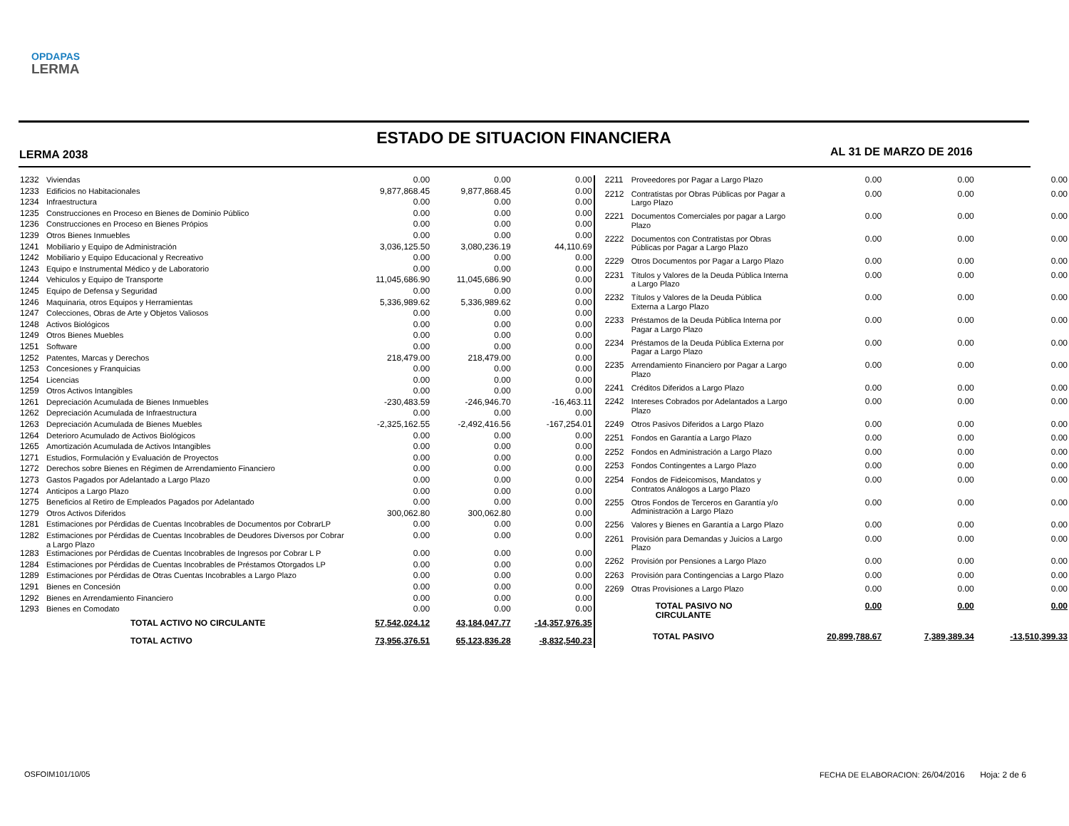OPDAPAS
LERMA
ESTADO DE SITUACION FINANCIERA
LERMA 2038 AL 31 DE MARZO DE 2016
| 1232 | Viviendas | 0.00 | 0.00 | 0.00 |
| 1233 | Edificios no Habitacionales | 9,877,868.45 | 9,877,868.45 | 0.00 |
| 1234 | Infraestructura | 0.00 | 0.00 | 0.00 |
| 1235 | Construcciones en Proceso en Bienes de Dominio Público | 0.00 | 0.00 | 0.00 |
| 1236 | Construcciones en Proceso en Bienes Própios | 0.00 | 0.00 | 0.00 |
| 1239 | Otros Bienes Inmuebles | 0.00 | 0.00 | 0.00 |
| 1241 | Mobiliario y Equipo de Administración | 3,036,125.50 | 3,080,236.19 | 44,110.69 |
| 1242 | Mobiliario y Equipo Educacional y Recreativo | 0.00 | 0.00 | 0.00 |
| 1243 | Equipo e Instrumental Médico y de Laboratorio | 0.00 | 0.00 | 0.00 |
| 1244 | Vehiculos y Equipo de Transporte | 11,045,686.90 | 11,045,686.90 | 0.00 |
| 1245 | Equipo de Defensa y Seguridad | 0.00 | 0.00 | 0.00 |
| 1246 | Maquinaria, otros Equipos y Herramientas | 5,336,989.62 | 5,336,989.62 | 0.00 |
| 1247 | Colecciones, Obras de Arte y Objetos Valiosos | 0.00 | 0.00 | 0.00 |
| 1248 | Activos Biológicos | 0.00 | 0.00 | 0.00 |
| 1249 | Otros Bienes Muebles | 0.00 | 0.00 | 0.00 |
| 1251 | Software | 0.00 | 0.00 | 0.00 |
| 1252 | Patentes, Marcas y Derechos | 218,479.00 | 218,479.00 | 0.00 |
| 1253 | Concesiones y Franquicias | 0.00 | 0.00 | 0.00 |
| 1254 | Licencias | 0.00 | 0.00 | 0.00 |
| 1259 | Otros Activos Intangibles | 0.00 | 0.00 | 0.00 |
| 1261 | Depreciación Acumulada de Bienes Inmuebles | -230,483.59 | -246,946.70 | -16,463.11 |
| 1262 | Depreciación Acumulada de Infraestructura | 0.00 | 0.00 | 0.00 |
| 1263 | Depreciación Acumulada de Bienes Muebles | -2,325,162.55 | -2,492,416.56 | -167,254.01 |
| 1264 | Deterioro Acumulado de Activos Biológicos | 0.00 | 0.00 | 0.00 |
| 1265 | Amortización Acumulada de Activos Intangibles | 0.00 | 0.00 | 0.00 |
| 1271 | Estudios, Formulación y Evaluación de Proyectos | 0.00 | 0.00 | 0.00 |
| 1272 | Derechos sobre Bienes en Régimen de Arrendamiento Financiero | 0.00 | 0.00 | 0.00 |
| 1273 | Gastos Pagados por Adelantado a Largo Plazo | 0.00 | 0.00 | 0.00 |
| 1274 | Anticipos a Largo Plazo | 0.00 | 0.00 | 0.00 |
| 1275 | Beneficios al Retiro de Empleados Pagados por Adelantado | 0.00 | 0.00 | 0.00 |
| 1279 | Otros Activos Diferidos | 300,062.80 | 300,062.80 | 0.00 |
| 1281 | Estimaciones por Pérdidas de Cuentas Incobrables de Documentos por CobrarLP | 0.00 | 0.00 | 0.00 |
| 1282 | Estimaciones por Pérdidas de Cuentas Incobrables de Deudores Diversos por Cobrar a Largo Plazo | 0.00 | 0.00 | 0.00 |
| 1283 | Estimaciones por Pérdidas de Cuentas Incobrables de Ingresos por Cobrar L P | 0.00 | 0.00 | 0.00 |
| 1284 | Estimaciones por Pérdidas de Cuentas Incobrables de Préstamos Otorgados LP | 0.00 | 0.00 | 0.00 |
| 1289 | Estimaciones por Pérdidas de Otras Cuentas Incobrables a Largo Plazo | 0.00 | 0.00 | 0.00 |
| 1291 | Bienes en Concesión | 0.00 | 0.00 | 0.00 |
| 1292 | Bienes en Arrendamiento Financiero | 0.00 | 0.00 | 0.00 |
| 1293 | Bienes en Comodato | 0.00 | 0.00 | 0.00 |
| | TOTAL ACTIVO NO CIRCULANTE | 57,542,024.12 | 43,184,047.77 | -14,357,976.35 |
| | TOTAL ACTIVO | 73,956,376.51 | 65,123,836.28 | -8,832,540.23 |
| 2211 | Proveedores por Pagar a Largo Plazo | 0.00 | 0.00 | 0.00 |
| 2212 | Contratistas por Obras Públicas por Pagar a Largo Plazo | 0.00 | 0.00 | 0.00 |
| 2221 | Documentos Comerciales por pagar a Largo Plazo | 0.00 | 0.00 | 0.00 |
| 2222 | Documentos con Contratistas por Obras Públicas por Pagar a Largo Plazo | 0.00 | 0.00 | 0.00 |
| 2229 | Otros Documentos por Pagar a Largo Plazo | 0.00 | 0.00 | 0.00 |
| 2231 | Títulos y Valores de la Deuda Pública Interna a Largo Plazo | 0.00 | 0.00 | 0.00 |
| 2232 | Títulos y Valores de la Deuda Pública Externa a Largo Plazo | 0.00 | 0.00 | 0.00 |
| 2233 | Préstamos de la Deuda Pública Interna por Pagar a Largo Plazo | 0.00 | 0.00 | 0.00 |
| 2234 | Préstamos de la Deuda Pública Externa por Pagar a Largo Plazo | 0.00 | 0.00 | 0.00 |
| 2235 | Arrendamiento Financiero por Pagar a Largo Plazo | 0.00 | 0.00 | 0.00 |
| 2241 | Créditos Diferidos a Largo Plazo | 0.00 | 0.00 | 0.00 |
| 2242 | Intereses Cobrados por Adelantados a Largo Plazo | 0.00 | 0.00 | 0.00 |
| 2249 | Otros Pasivos Diferidos a Largo Plazo | 0.00 | 0.00 | 0.00 |
| 2251 | Fondos en Garantía a Largo Plazo | 0.00 | 0.00 | 0.00 |
| 2252 | Fondos en Administración a Largo Plazo | 0.00 | 0.00 | 0.00 |
| 2253 | Fondos Contingentes a Largo Plazo | 0.00 | 0.00 | 0.00 |
| 2254 | Fondos de Fideicomisos, Mandatos y Contratos Análogos a Largo Plazo | 0.00 | 0.00 | 0.00 |
| 2255 | Otros Fondos de Terceros en Garantía y/o Administración a Largo Plazo | 0.00 | 0.00 | 0.00 |
| 2256 | Valores y Bienes en Garantía a Largo Plazo | 0.00 | 0.00 | 0.00 |
| 2261 | Provisión para Demandas y Juicios a Largo Plazo | 0.00 | 0.00 | 0.00 |
| 2262 | Provisión por Pensiones a Largo Plazo | 0.00 | 0.00 | 0.00 |
| 2263 | Provisión para Contingencias a Largo Plazo | 0.00 | 0.00 | 0.00 |
| 2269 | Otras Provisiones a Largo Plazo | 0.00 | 0.00 | 0.00 |
| | TOTAL PASIVO NO CIRCULANTE | 0.00 | 0.00 | 0.00 |
| | TOTAL PASIVO | 20,899,788.67 | 7,389,389.34 | -13,510,399.33 |
OSFOIM101/10/05
FECHA DE ELABORACION: 26/04/2016 Hoja: 2 de 6